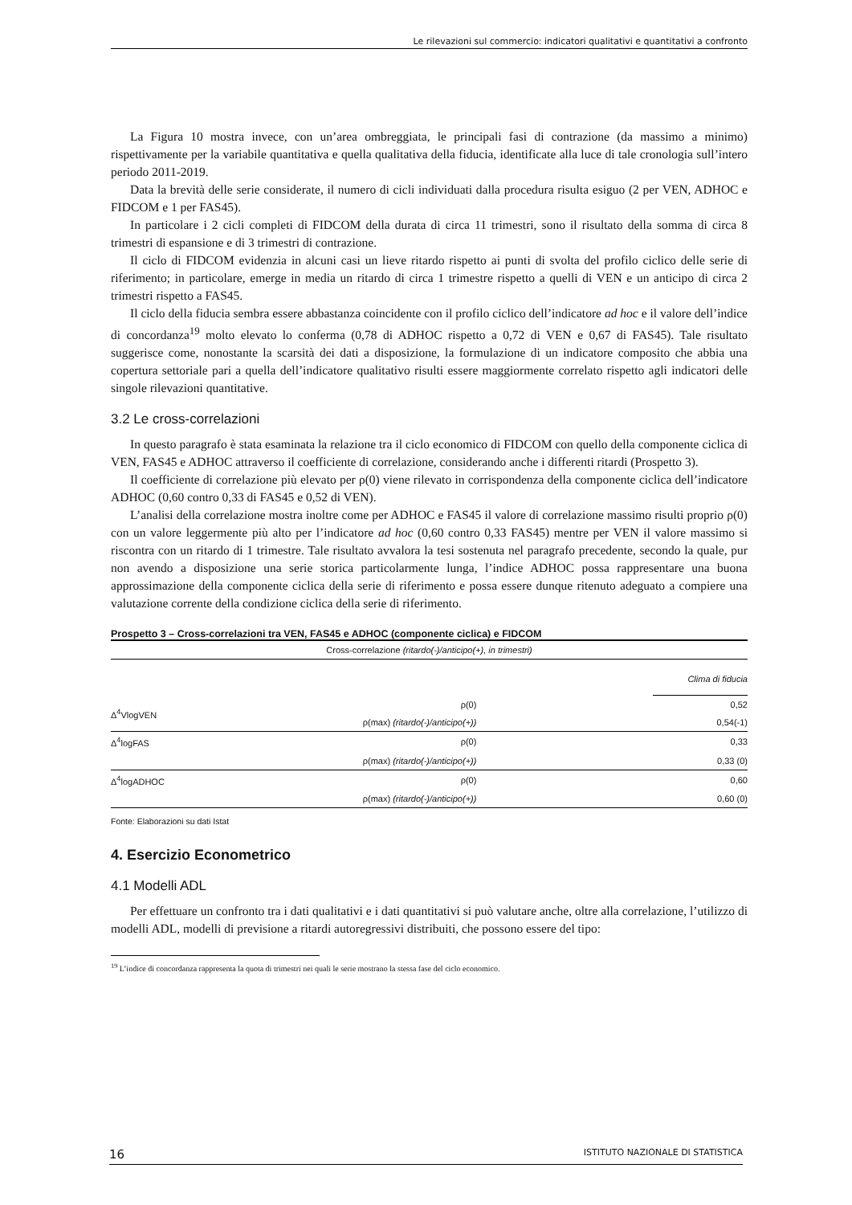Le rilevazioni sul commercio: indicatori qualitativi e quantitativi a confronto
La Figura 10 mostra invece, con un’area ombreggiata, le principali fasi di contrazione (da massimo a minimo) rispettivamente per la variabile quantitativa e quella qualitativa della fiducia, identificate alla luce di tale cronologia sull’intero periodo 2011-2019.
Data la brevità delle serie considerate, il numero di cicli individuati dalla procedura risulta esiguo (2 per VEN, ADHOC e FIDCOM e 1 per FAS45).
In particolare i 2 cicli completi di FIDCOM della durata di circa 11 trimestri, sono il risultato della somma di circa 8 trimestri di espansione e di 3 trimestri di contrazione.
Il ciclo di FIDCOM evidenzia in alcuni casi un lieve ritardo rispetto ai punti di svolta del profilo ciclico delle serie di riferimento; in particolare, emerge in media un ritardo di circa 1 trimestre rispetto a quelli di VEN e un anticipo di circa 2 trimestri rispetto a FAS45.
Il ciclo della fiducia sembra essere abbastanza coincidente con il profilo ciclico dell’indicatore ad hoc e il valore dell’indice di concordanza<sup>19</sup> molto elevato lo conferma (0,78 di ADHOC rispetto a 0,72 di VEN e 0,67 di FAS45). Tale risultato suggerisce come, nonostante la scarsità dei dati a disposizione, la formulazione di un indicatore composito che abbia una copertura settoriale pari a quella dell’indicatore qualitativo risulti essere maggiormente correlato rispetto agli indicatori delle singole rilevazioni quantitative.
3.2 Le cross-correlazioni
In questo paragrafo è stata esaminata la relazione tra il ciclo economico di FIDCOM con quello della componente ciclica di VEN, FAS45 e ADHOC attraverso il coefficiente di correlazione, considerando anche i differenti ritardi (Prospetto 3).
Il coefficiente di correlazione più elevato per ρ(0) viene rilevato in corrispondenza della componente ciclica dell’indicatore ADHOC (0,60 contro 0,33 di FAS45 e 0,52 di VEN).
L’analisi della correlazione mostra inoltre come per ADHOC e FAS45 il valore di correlazione massimo risulti proprio ρ(0) con un valore leggermente più alto per l’indicatore ad hoc (0,60 contro 0,33 FAS45) mentre per VEN il valore massimo si riscontra con un ritardo di 1 trimestre. Tale risultato avvalora la tesi sostenuta nel paragrafo precedente, secondo la quale, pur non avendo a disposizione una serie storica particolarmente lunga, l’indice ADHOC possa rappresentare una buona approssimazione della componente ciclica della serie di riferimento e possa essere dunque ritenuto adeguato a compiere una valutazione corrente della condizione ciclica della serie di riferimento.
Prospetto 3 – Cross-correlazioni tra VEN, FAS45 e ADHOC (componente ciclica) e FIDCOM
| Cross-correlazione (ritardo(-)/anticipo(+), in trimestri) | | |
| --- | --- | --- |
| | | Clima di fiducia |
| Δ<sup>4</sup>VlogVEN | ρ(0) | 0,52 |
| | ρ(max) (ritardo(-)/anticipo(+)) | 0,54(-1) |
| Δ<sup>4</sup>logFAS | ρ(0) | 0,33 |
| | ρ(max) (ritardo(-)/anticipo(+)) | 0,33 (0) |
| Δ<sup>4</sup>logADHOC | ρ(0) | 0,60 |
| | ρ(max) (ritardo(-)/anticipo(+)) | 0,60 (0) |
Fonte: Elaborazioni su dati Istat
4. Esercizio Econometrico
4.1 Modelli ADL
Per effettuare un confronto tra i dati qualitativi e i dati quantitativi si può valutare anche, oltre alla correlazione, l’utilizzo di modelli ADL, modelli di previsione a ritardi autoregressivi distribuiti, che possono essere del tipo:
<sup>19</sup> L’indice di concordanza rappresenta la quota di trimestri nei quali le serie mostrano la stessa fase del ciclo economico.
16 ISTITUTO NAZIONALE DI STATISTICA